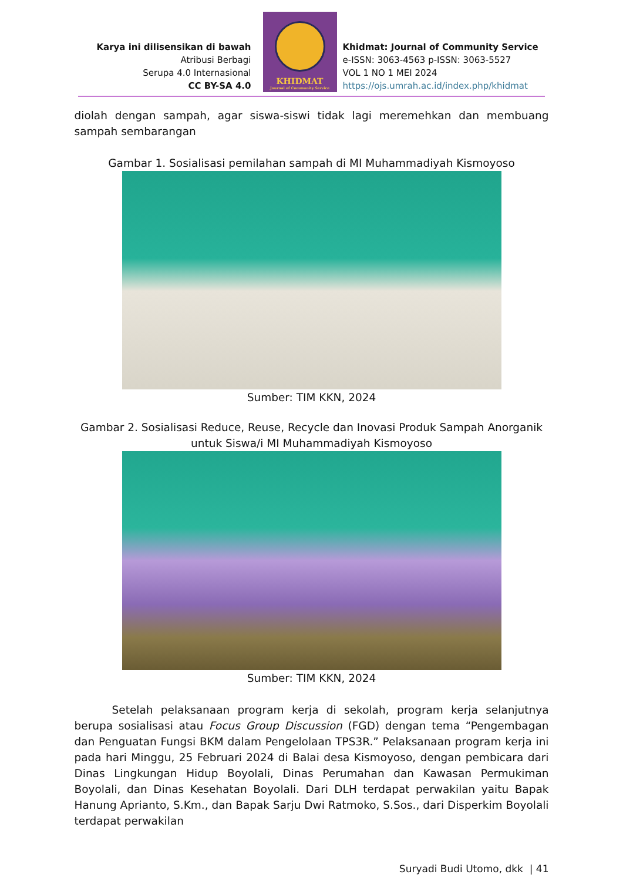Karya ini dilisensikan di bawah
Atribusi Berbagi
Serupa 4.0 Internasional
CC BY-SA 4.0
KHIDMAT
Journal of Community Service
Khidmat: Journal of Community Service
e-ISSN: 3063-4563 p-ISSN: 3063-5527
VOL 1 NO 1 MEI 2024
https://ojs.umrah.ac.id/index.php/khidmat
diolah dengan sampah, agar siswa-siswi tidak lagi meremehkan dan membuang sampah sembarangan
Gambar 1. Sosialisasi pemilahan sampah di MI Muhammadiyah Kismoyoso
Sumber: TIM KKN, 2024
Gambar 2. Sosialisasi Reduce, Reuse, Recycle dan Inovasi Produk Sampah Anorganik untuk Siswa/i MI Muhammadiyah Kismoyoso
Sumber: TIM KKN, 2024
Setelah pelaksanaan program kerja di sekolah, program kerja selanjutnya berupa sosialisasi atau Focus Group Discussion (FGD) dengan tema “Pengembagan dan Penguatan Fungsi BKM dalam Pengelolaan TPS3R.” Pelaksanaan program kerja ini pada hari Minggu, 25 Februari 2024 di Balai desa Kismoyoso, dengan pembicara dari Dinas Lingkungan Hidup Boyolali, Dinas Perumahan dan Kawasan Permukiman Boyolali, dan Dinas Kesehatan Boyolali. Dari DLH terdapat perwakilan yaitu Bapak Hanung Aprianto, S.Km., dan Bapak Sarju Dwi Ratmoko, S.Sos., dari Disperkim Boyolali terdapat perwakilan
Suryadi Budi Utomo, dkk | 41